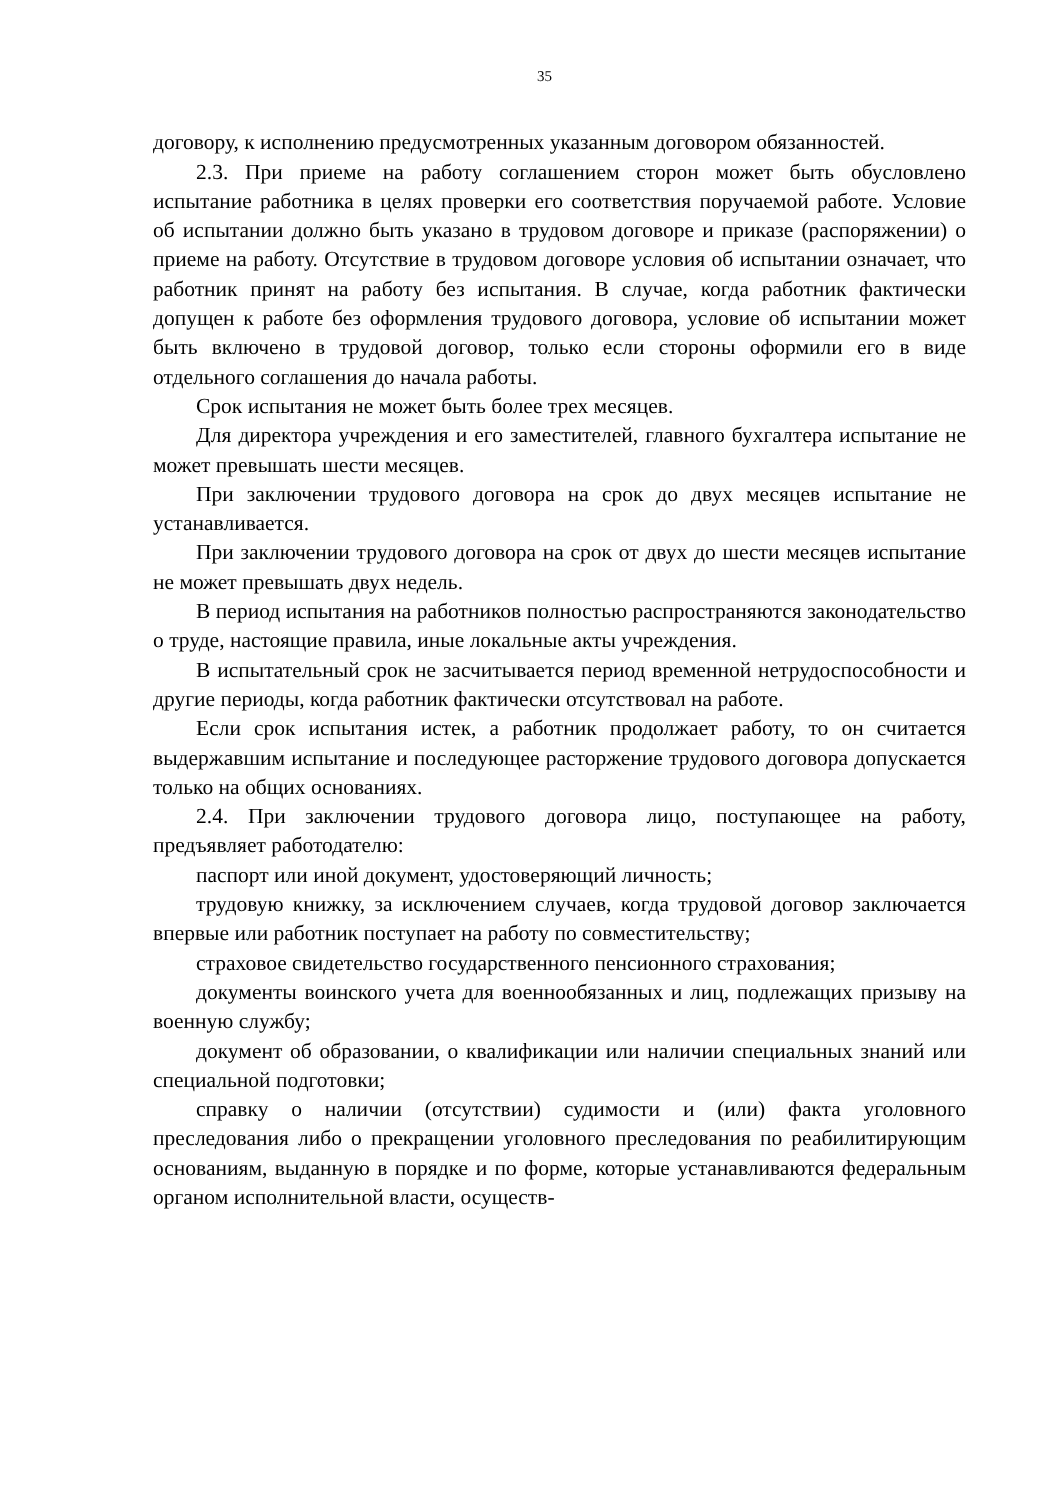35
договору, к исполнению предусмотренных указанным договором обязанностей.
2.3. При приеме на работу соглашением сторон может быть обусловлено испытание работника в целях проверки его соответствия поручаемой работе. Условие об испытании должно быть указано в трудовом договоре и приказе (распоряжении) о приеме на работу. Отсутствие в трудовом договоре условия об испытании означает, что работник принят на работу без испытания. В случае, когда работник фактически допущен к работе без оформления трудового договора, условие об испытании может быть включено в трудовой договор, только если стороны оформили его в виде отдельного соглашения до начала работы.
Срок испытания не может быть более трех месяцев.
Для директора учреждения и его заместителей, главного бухгалтера испытание не может превышать шести месяцев.
При заключении трудового договора на срок до двух месяцев испытание не устанавливается.
При заключении трудового договора на срок от двух до шести месяцев испытание не может превышать двух недель.
В период испытания на работников полностью распространяются законодательство о труде, настоящие правила, иные локальные акты учреждения.
В испытательный срок не засчитывается период временной нетрудоспособности и другие периоды, когда работник фактически отсутствовал на работе.
Если срок испытания истек, а работник продолжает работу, то он считается выдержавшим испытание и последующее расторжение трудового договора допускается только на общих основаниях.
2.4. При заключении трудового договора лицо, поступающее на работу, предъявляет работодателю:
паспорт или иной документ, удостоверяющий личность;
трудовую книжку, за исключением случаев, когда трудовой договор заключается впервые или работник поступает на работу по совместительству;
страховое свидетельство государственного пенсионного страхования;
документы воинского учета для военнообязанных и лиц, подлежащих призыву на военную службу;
документ об образовании, о квалификации или наличии специальных знаний или специальной подготовки;
справку о наличии (отсутствии) судимости и (или) факта уголовного преследования либо о прекращении уголовного преследования по реабилитирующим основаниям, выданную в порядке и по форме, которые устанавливаются федеральным органом исполнительной власти, осуществ-